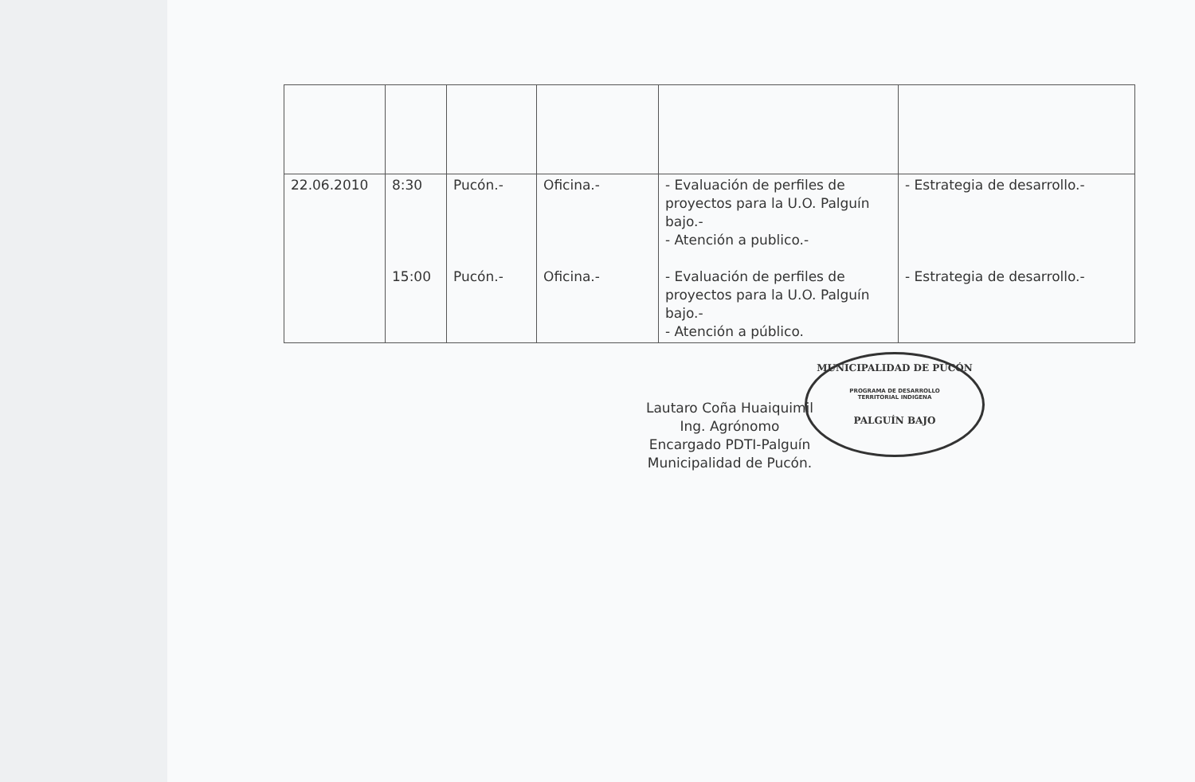| 22.06.2010 | 8:30 15:00 | Pucón.- Pucón.- | Oficina.- Oficina.- | - Evaluación de perfiles de proyectos para la U.O. Palguín bajo.- - Atención a publico.- - Evaluación de perfiles de proyectos para la U.O. Palguín bajo.- - Atención a público. | - Estrategia de desarrollo.- - Estrategia de desarrollo.- |
Lautaro Coña Huaiquimil
Ing. Agrónomo
Encargado PDTI-Palguín
Municipalidad de Pucón.
MUNICIPALIDAD DE PUCÓN
PROGRAMA DE DESARROLLO
TERRITORIAL INDIGENA
PALGUÍN BAJO